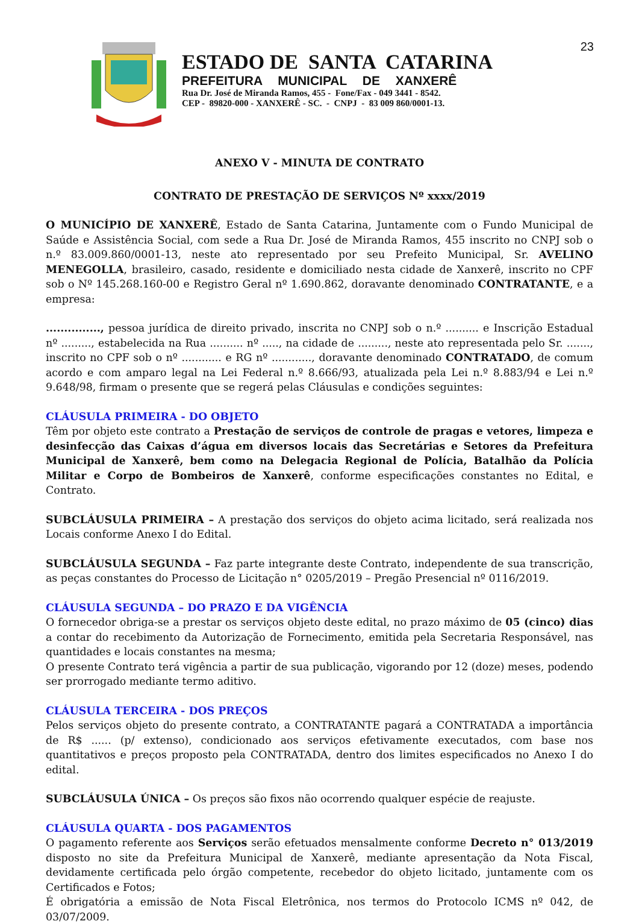23
ESTADO DE SANTA CATARINA
PREFEITURA MUNICIPAL DE XANXERÊ
Rua Dr. José de Miranda Ramos, 455 - Fone/Fax - 049 3441 - 8542.
CEP - 89820-000 - XANXERÊ - SC. - CNPJ - 83 009 860/0001-13.
ANEXO V - MINUTA DE CONTRATO
CONTRATO DE PRESTAÇÃO DE SERVIÇOS Nº xxxx/2019
O MUNICÍPIO DE XANXERÊ, Estado de Santa Catarina, Juntamente com o Fundo Municipal de Saúde e Assistência Social, com sede a Rua Dr. José de Miranda Ramos, 455 inscrito no CNPJ sob o n.º 83.009.860/0001-13, neste ato representado por seu Prefeito Municipal, Sr. AVELINO MENEGOLLA, brasileiro, casado, residente e domiciliado nesta cidade de Xanxerê, inscrito no CPF sob o Nº 145.268.160-00 e Registro Geral nº 1.690.862, doravante denominado CONTRATANTE, e a empresa:
..............., pessoa jurídica de direito privado, inscrita no CNPJ sob o n.º .......... e Inscrição Estadual nº ........., estabelecida na Rua .......... nº ....., na cidade de ........., neste ato representada pelo Sr. ......., inscrito no CPF sob o nº ............ e RG nº ............, doravante denominado CONTRATADO, de comum acordo e com amparo legal na Lei Federal n.º 8.666/93, atualizada pela Lei n.º 8.883/94 e Lei n.º 9.648/98, firmam o presente que se regerá pelas Cláusulas e condições seguintes:
CLÁUSULA PRIMEIRA - DO OBJETO
Têm por objeto este contrato a Prestação de serviços de controle de pragas e vetores, limpeza e desinfecção das Caixas d’água em diversos locais das Secretárias e Setores da Prefeitura Municipal de Xanxerê, bem como na Delegacia Regional de Polícia, Batalhão da Polícia Militar e Corpo de Bombeiros de Xanxerê, conforme especificações constantes no Edital, e Contrato.
SUBCLÁUSULA PRIMEIRA – A prestação dos serviços do objeto acima licitado, será realizada nos Locais conforme Anexo I do Edital.
SUBCLÁUSULA SEGUNDA – Faz parte integrante deste Contrato, independente de sua transcrição, as peças constantes do Processo de Licitação n° 0205/2019 – Pregão Presencial nº 0116/2019.
CLÁUSULA SEGUNDA – DO PRAZO E DA VIGÊNCIA
O fornecedor obriga-se a prestar os serviços objeto deste edital, no prazo máximo de 05 (cinco) dias a contar do recebimento da Autorização de Fornecimento, emitida pela Secretaria Responsável, nas quantidades e locais constantes na mesma;
O presente Contrato terá vigência a partir de sua publicação, vigorando por 12 (doze) meses, podendo ser prorrogado mediante termo aditivo.
CLÁUSULA TERCEIRA - DOS PREÇOS
Pelos serviços objeto do presente contrato, a CONTRATANTE pagará a CONTRATADA a importância de R$ ...... (p/ extenso), condicionado aos serviços efetivamente executados, com base nos quantitativos e preços proposto pela CONTRATADA, dentro dos limites especificados no Anexo I do edital.
SUBCLÁUSULA ÚNICA – Os preços são fixos não ocorrendo qualquer espécie de reajuste.
CLÁUSULA QUARTA - DOS PAGAMENTOS
O pagamento referente aos Serviços serão efetuados mensalmente conforme Decreto n° 013/2019 disposto no site da Prefeitura Municipal de Xanxerê, mediante apresentação da Nota Fiscal, devidamente certificada pelo órgão competente, recebedor do objeto licitado, juntamente com os Certificados e Fotos;
É obrigatória a emissão de Nota Fiscal Eletrônica, nos termos do Protocolo ICMS nº 042, de 03/07/2009.